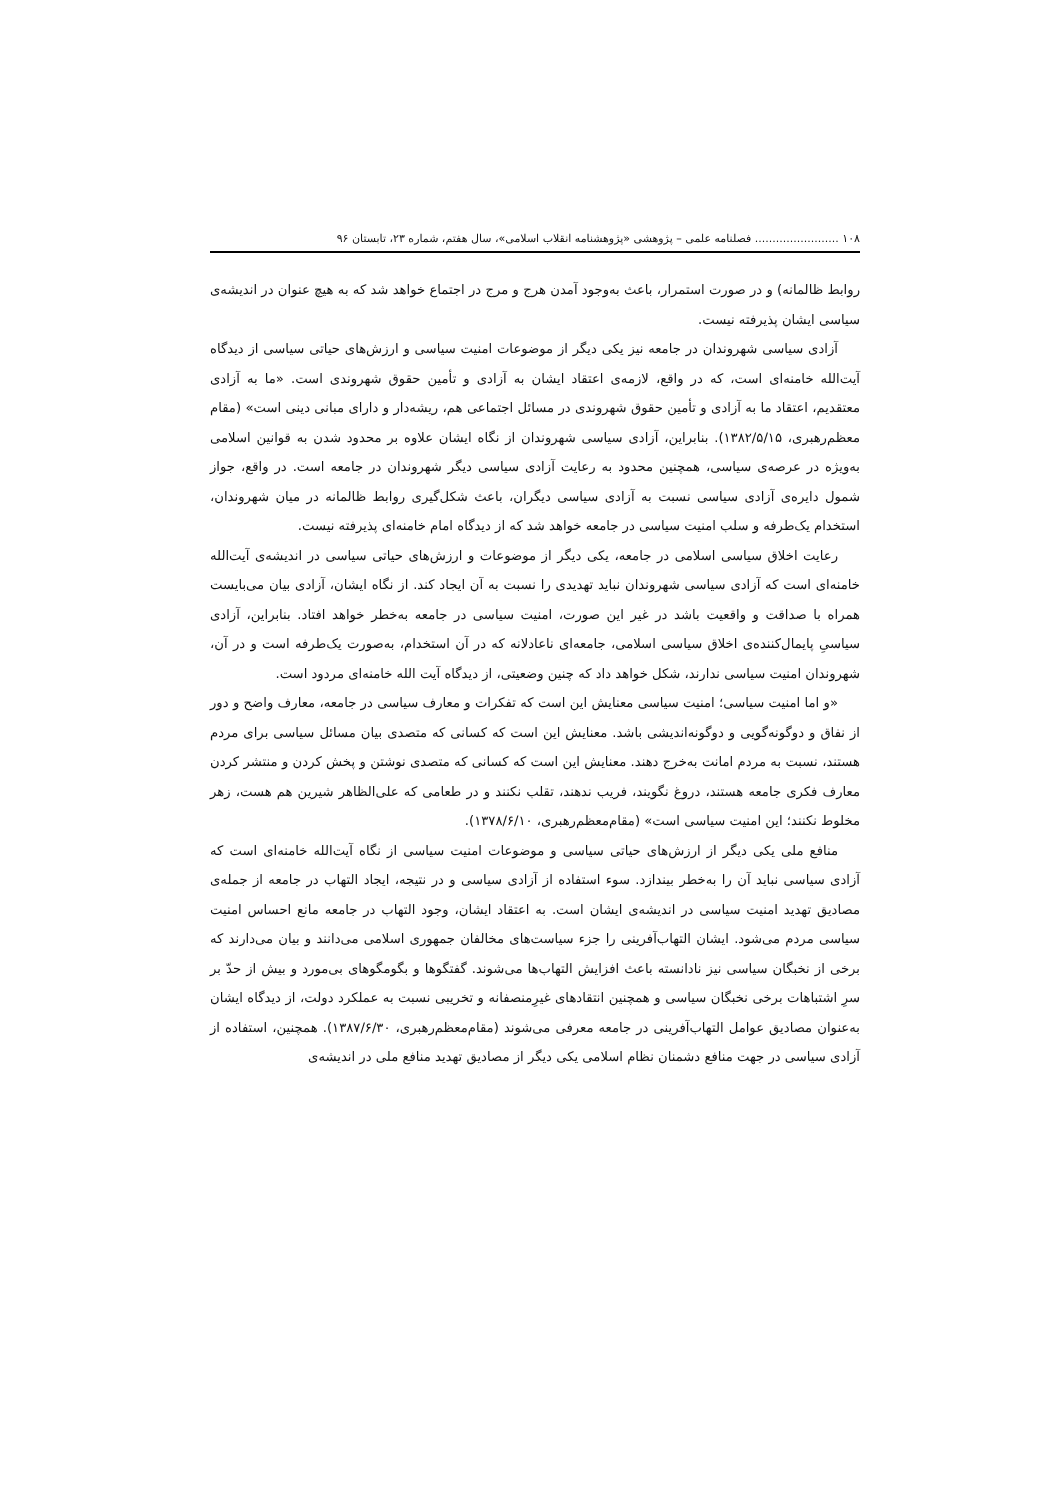۱۰۸ ........................ فصلنامه علمی – پژوهشی «پژوهشنامه انقلاب اسلامی»، سال هفتم، شماره ۲۳، تابستان ۹۶
روابط ظالمانه) و در صورت استمرار، باعث به‌وجود آمدن هرج و مرج در اجتماع خواهد شد که به هیچ عنوان در اندیشه‌ی سیاسی ایشان پذیرفته نیست.
آزادی سیاسی شهروندان در جامعه نیز یکی دیگر از موضوعات امنیت سیاسی و ارزش‌های حیاتی سیاسی از دیدگاه آیت‌الله خامنه‌ای است، که در واقع، لازمه‌ی اعتقاد ایشان به آزادی و تأمین حقوق شهروندی است. «ما به آزادی معتقدیم، اعتقاد ما به آزادی و تأمین حقوق شهروندی در مسائل اجتماعی هم، ریشه‌دار و دارای مبانی دینی است» (مقام معظم‌رهبری، ۱۳۸۲/۵/۱۵). بنابراین، آزادی سیاسی شهروندان از نگاه ایشان علاوه بر محدود شدن به قوانین اسلامی به‌ویژه در عرصه‌ی سیاسی، همچنین محدود به رعایت آزادی سیاسی دیگر شهروندان در جامعه است. در واقع، جواز شمول دایره‌ی آزادی سیاسی نسبت به آزادی سیاسی دیگران، باعث شکل‌گیری روابط ظالمانه در میان شهروندان، استخدام یک‌طرفه و سلب امنیت سیاسی در جامعه خواهد شد که از دیدگاه امام خامنه‌ای پذیرفته نیست.
رعایت اخلاق سیاسی اسلامی در جامعه، یکی دیگر از موضوعات و ارزش‌های حیاتی سیاسی در اندیشه‌ی آیت‌الله خامنه‌ای است که آزادی سیاسی شهروندان نباید تهدیدی را نسبت به آن ایجاد کند. از نگاه ایشان، آزادی بیان می‌بایست همراه با صداقت و واقعیت باشد در غیر این صورت، امنیت سیاسی در جامعه به‌خطر خواهد افتاد. بنابراین، آزادی سیاسیِ پایمال‌کننده‌ی اخلاق سیاسی اسلامی، جامعه‌ای ناعادلانه که در آن استخدام، به‌صورت یک‌طرفه است و در آن، شهروندان امنیت سیاسی ندارند، شکل خواهد داد که چنین وضعیتی، از دیدگاه آیت الله خامنه‌ای مردود است.
«و اما امنیت سیاسی؛ امنیت سیاسی معنایش این است که تفکرات و معارف سیاسی در جامعه، معارف واضح و دور از نفاق و دوگونه‌گویی و دوگونه‌اندیشی باشد. معنایش این است که کسانی که متصدی بیان مسائل سیاسی برای مردم هستند، نسبت به مردم امانت به‌خرج دهند. معنایش این است که کسانی که متصدی نوشتن و پخش کردن و منتشر کردن معارف فکری جامعه هستند، دروغ نگویند، فریب ندهند، تقلب نکنند و در طعامی که علی‌الظاهر شیرین هم هست، زهر مخلوط نکنند؛ این امنیت سیاسی است» (مقام‌معظم‌رهبری، ۱۳۷۸/۶/۱۰).
منافع ملی یکی دیگر از ارزش‌های حیاتی سیاسی و موضوعات امنیت سیاسی از نگاه آیت‌الله خامنه‌ای است که آزادی سیاسی نباید آن را به‌خطر بیندازد. سوء استفاده از آزادی سیاسی و در نتیجه، ایجاد التهاب در جامعه از جمله‌ی مصادیق تهدید امنیت سیاسی در اندیشه‌ی ایشان است. به اعتقاد ایشان، وجود التهاب در جامعه مانع احساس امنیت سیاسی مردم می‌شود. ایشان التهاب‌آفرینی را جزء سیاست‌های مخالفان جمهوری اسلامی می‌دانند و بیان می‌دارند که برخی از نخبگان سیاسی نیز نادانسته باعث افزایش التهاب‌ها می‌شوند. گفتگوها و بگومگوهای بی‌مورد و بیش از حدّ بر سرِ اشتباهات برخی نخبگان سیاسی و همچنین انتقادهای غیرِمنصفانه و تخریبی نسبت به عملکرد دولت، از دیدگاه ایشان به‌عنوان مصادیق عوامل التهاب‌آفرینی در جامعه معرفی می‌شوند (مقام‌معظم‌رهبری، ۱۳۸۷/۶/۳۰). همچنین، استفاده از آزادی سیاسی در جهت منافع دشمنان نظام اسلامی یکی دیگر از مصادیق تهدید منافع ملی در اندیشه‌ی